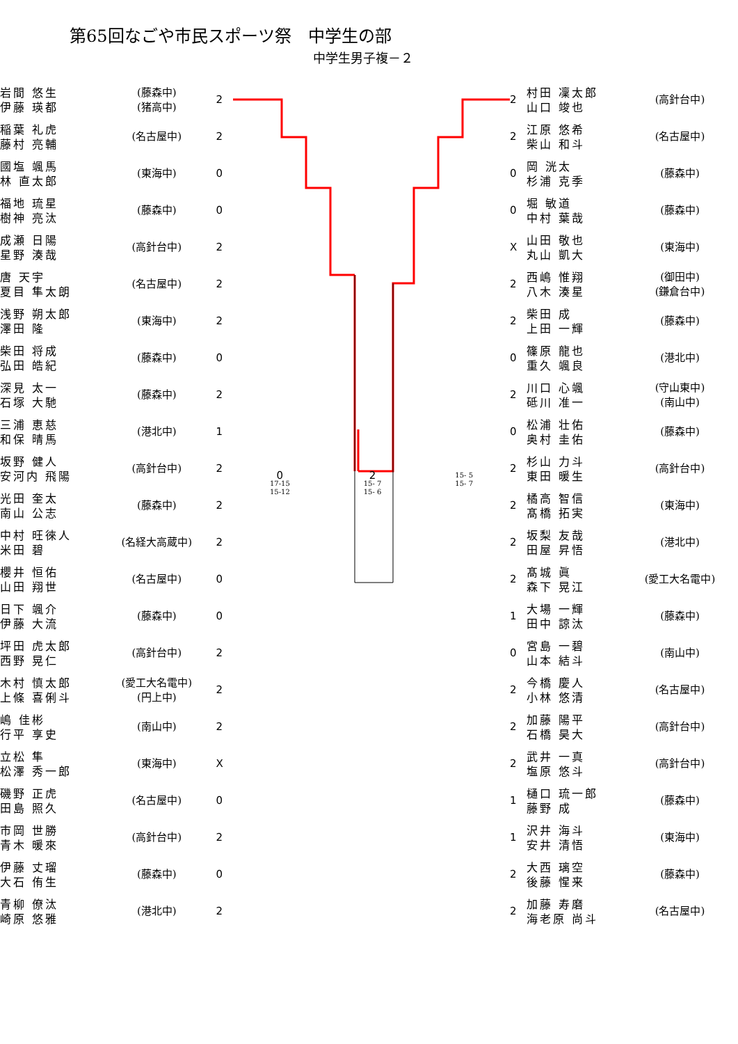第65回なごや市民スポーツ祭　中学生の部
中学生男子複－２
| 岩間 悠生 伊藤 瑛都 | (藤森中) (猪高中) | 2 |
| 稲葉 礼虎 藤村 亮輔 | (名古屋中) | 2 |
| 國塩 颯馬 林 直太郎 | (東海中) | 0 |
| 福地 琉星 樹神 亮汰 | (藤森中) | 0 |
| 成瀬 日陽 星野 湊哉 | (高針台中) | 2 |
| 唐 天宇 夏目 隼太朗 | (名古屋中) | 2 |
| 浅野 朔太郎 澤田 隆 | (東海中) | 2 |
| 柴田 将成 弘田 皓紀 | (藤森中) | 0 |
| 深見 太一 石塚 大馳 | (藤森中) | 2 |
| 三浦 恵慈 和保 晴馬 | (港北中) | 1 |
| 坂野 健人 安河内 飛陽 | (高針台中) | 2 |
| 光田 奎太 南山 公志 | (藤森中) | 2 |
| 中村 旺徠人 米田 碧 | (名経大高蔵中) | 2 |
| 櫻井 恒佑 山田 翔世 | (名古屋中) | 0 |
| 日下 颯介 伊藤 大流 | (藤森中) | 0 |
| 坪田 虎太郎 西野 晃仁 | (高針台中) | 2 |
| 木村 慎太郎 上條 喜俐斗 | (愛工大名電中) (円上中) | 2 |
| 嶋 佳彬 行平 享史 | (南山中) | 2 |
| 立松 隼 松澤 秀一郎 | (東海中) | X |
| 磯野 正虎 田島 照久 | (名古屋中) | 0 |
| 市岡 世勝 青木 暖來 | (高針台中) | 2 |
| 伊藤 丈瑠 大石 侑生 | (藤森中) | 0 |
| 青柳 僚汰 崎原 悠雅 | (港北中) | 2 |
0
17-15
15-12 2
15- 7
15- 6 15- 5
15- 7
| 2 | 村田 凜太郎 山口 竣也 | (高針台中) |
| 2 | 江原 悠希 柴山 和斗 | (名古屋中) |
| 0 | 岡 洸太 杉浦 克季 | (藤森中) |
| 0 | 堀 敏道 中村 葉哉 | (藤森中) |
| X | 山田 敬也 丸山 凱大 | (東海中) |
| 2 | 西嶋 惟翔 八木 湊星 | (御田中) (鎌倉台中) |
| 2 | 柴田 成 上田 一輝 | (藤森中) |
| 0 | 篠原 龍也 重久 颯良 | (港北中) |
| 2 | 川口 心颯 砥川 准一 | (守山東中) (南山中) |
| 0 | 松浦 壮佑 奥村 圭佑 | (藤森中) |
| 2 | 杉山 力斗 東田 暖生 | (高針台中) |
| 2 | 橘高 智信 髙橋 拓実 | (東海中) |
| 2 | 坂梨 友哉 田屋 昇悟 | (港北中) |
| 2 | 髙城 眞 森下 晃江 | (愛工大名電中) |
| 1 | 大場 一輝 田中 諒汰 | (藤森中) |
| 0 | 宮島 一碧 山本 結斗 | (南山中) |
| 2 | 今橋 慶人 小林 悠清 | (名古屋中) |
| 2 | 加藤 陽平 石橋 昊大 | (高針台中) |
| 2 | 武井 一真 塩原 悠斗 | (高針台中) |
| 1 | 樋口 琉一郎 藤野 成 | (藤森中) |
| 1 | 沢井 海斗 安井 清悟 | (東海中) |
| 2 | 大西 璃空 後藤 惺来 | (藤森中) |
| 2 | 加藤 寿磨 海老原 尚斗 | (名古屋中) |